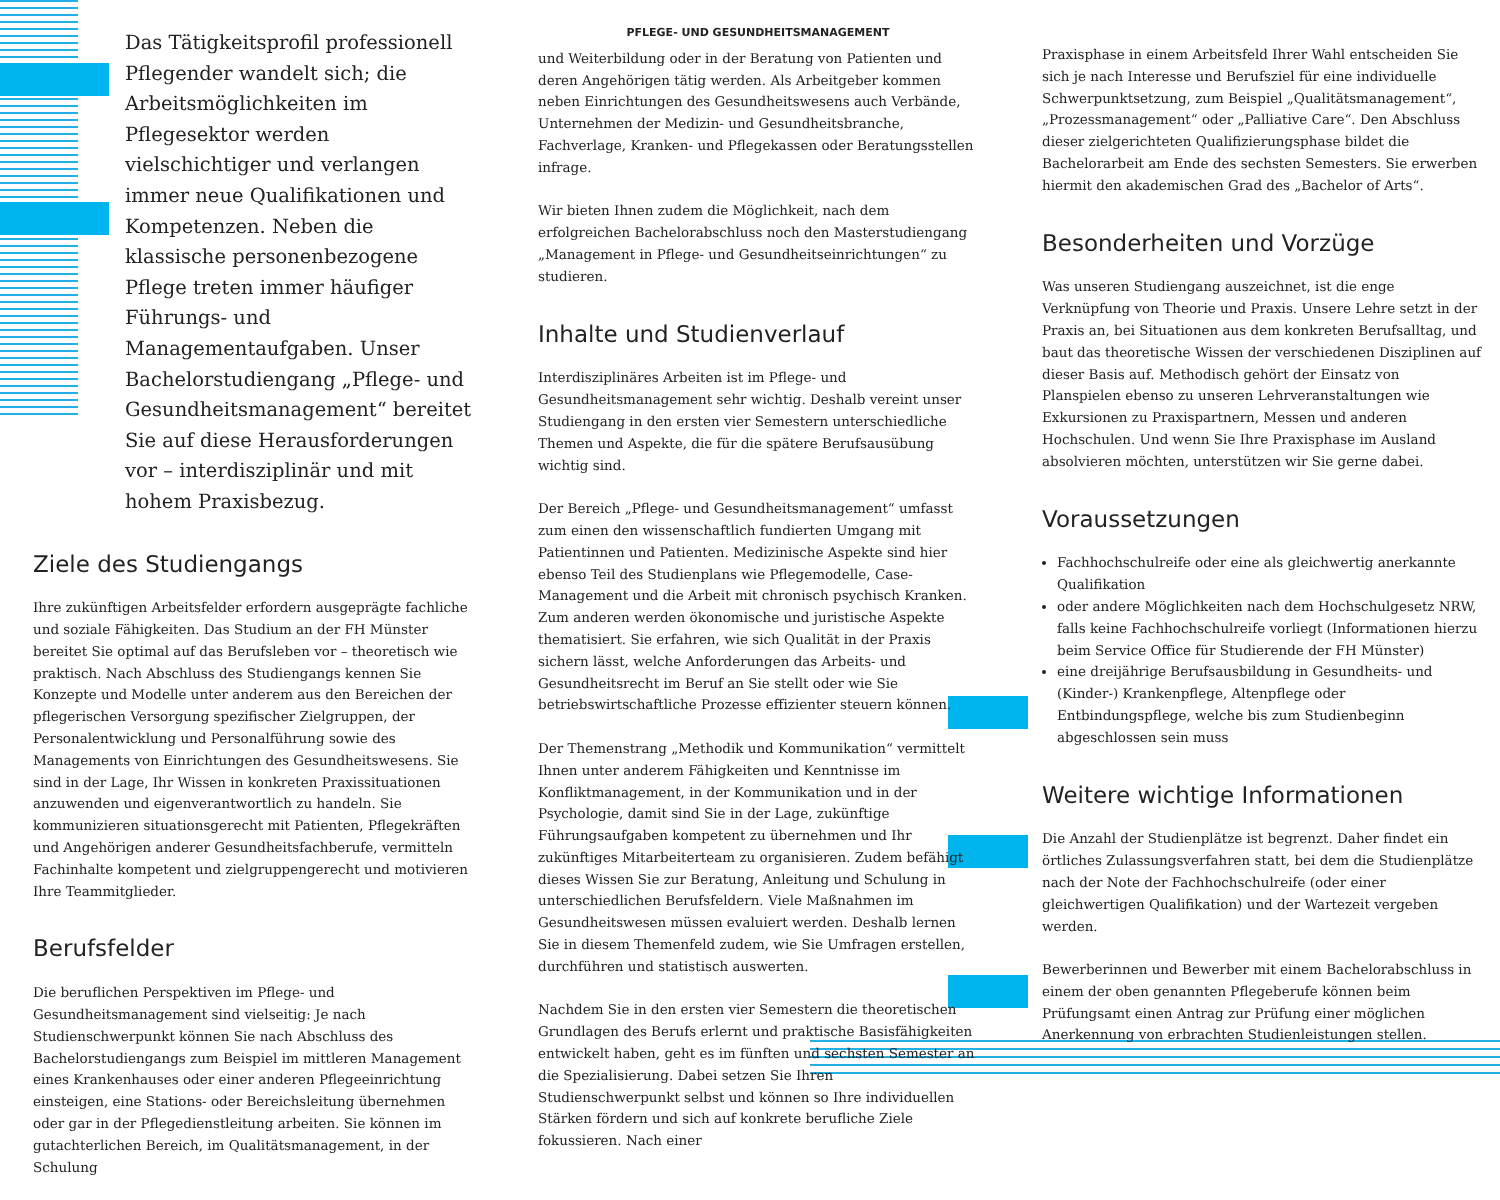Das Tätigkeitsprofil professionell Pflegender wandelt sich; die Arbeitsmöglichkeiten im Pflegesektor werden vielschichtiger und verlangen immer neue Qualifikationen und Kompetenzen. Neben die klassische personenbezogene Pflege treten immer häufiger Führungs- und Managementaufgaben. Unser Bachelorstudiengang „Pflege- und Gesundheitsmanagement“ bereitet Sie auf diese Herausforderungen vor – interdisziplinär und mit hohem Praxisbezug.
Ziele des Studiengangs
Ihre zukünftigen Arbeitsfelder erfordern ausgeprägte fachliche und soziale Fähigkeiten. Das Studium an der FH Münster bereitet Sie optimal auf das Berufsleben vor – theoretisch wie praktisch. Nach Abschluss des Studiengangs kennen Sie Konzepte und Modelle unter anderem aus den Bereichen der pflegerischen Versorgung spezifischer Zielgruppen, der Personalentwicklung und Personalführung sowie des Managements von Einrichtungen des Gesundheitswesens. Sie sind in der Lage, Ihr Wissen in konkreten Praxissituationen anzuwenden und eigenverantwortlich zu handeln. Sie kommunizieren situationsgerecht mit Patienten, Pflegekräften und Angehörigen anderer Gesundheitsfachberufe, vermitteln Fachinhalte kompetent und zielgruppengerecht und motivieren Ihre Teammitglieder.
Berufsfelder
Die beruflichen Perspektiven im Pflege- und Gesundheitsmanagement sind vielseitig: Je nach Studienschwerpunkt können Sie nach Abschluss des Bachelorstudiengangs zum Beispiel im mittleren Management eines Krankenhauses oder einer anderen Pflegeeinrichtung einsteigen, eine Stations- oder Bereichsleitung übernehmen oder gar in der Pflegedienstleitung arbeiten. Sie können im gutachterlichen Bereich, im Qualitätsmanagement, in der Schulung
PFLEGE- UND GESUNDHEITSMANAGEMENT
und Weiterbildung oder in der Beratung von Patienten und deren Angehörigen tätig werden. Als Arbeitgeber kommen neben Einrichtungen des Gesundheitswesens auch Verbände, Unternehmen der Medizin- und Gesundheitsbranche, Fachverlage, Kranken- und Pflegekassen oder Beratungsstellen infrage.
Wir bieten Ihnen zudem die Möglichkeit, nach dem erfolgreichen Bachelorabschluss noch den Masterstudiengang „Management in Pflege- und Gesundheitseinrichtungen“ zu studieren.
Inhalte und Studienverlauf
Interdisziplinäres Arbeiten ist im Pflege- und Gesundheitsmanagement sehr wichtig. Deshalb vereint unser Studiengang in den ersten vier Semestern unterschiedliche Themen und Aspekte, die für die spätere Berufsausübung wichtig sind.
Der Bereich „Pflege- und Gesundheitsmanagement“ umfasst zum einen den wissenschaftlich fundierten Umgang mit Patientinnen und Patienten. Medizinische Aspekte sind hier ebenso Teil des Studienplans wie Pflegemodelle, Case-Management und die Arbeit mit chronisch psychisch Kranken. Zum anderen werden ökonomische und juristische Aspekte thematisiert. Sie erfahren, wie sich Qualität in der Praxis sichern lässt, welche Anforderungen das Arbeits- und Gesundheitsrecht im Beruf an Sie stellt oder wie Sie betriebswirtschaftliche Prozesse effizienter steuern können.
Der Themenstrang „Methodik und Kommunikation“ vermittelt Ihnen unter anderem Fähigkeiten und Kenntnisse im Konfliktmanagement, in der Kommunikation und in der Psychologie, damit sind Sie in der Lage, zukünftige Führungsaufgaben kompetent zu übernehmen und Ihr zukünftiges Mitarbeiterteam zu organisieren. Zudem befähigt dieses Wissen Sie zur Beratung, Anleitung und Schulung in unterschiedlichen Berufsfeldern. Viele Maßnahmen im Gesundheitswesen müssen evaluiert werden. Deshalb lernen Sie in diesem Themenfeld zudem, wie Sie Umfragen erstellen, durchführen und statistisch auswerten.
Nachdem Sie in den ersten vier Semestern die theoretischen Grundlagen des Berufs erlernt und praktische Basisfähigkeiten entwickelt haben, geht es im fünften und sechsten Semester an die Spezialisierung. Dabei setzen Sie Ihren Studienschwerpunkt selbst und können so Ihre individuellen Stärken fördern und sich auf konkrete berufliche Ziele fokussieren. Nach einer
Praxisphase in einem Arbeitsfeld Ihrer Wahl entscheiden Sie sich je nach Interesse und Berufsziel für eine individuelle Schwerpunktsetzung, zum Beispiel „Qualitätsmanagement“, „Prozessmanagement“ oder „Palliative Care“. Den Abschluss dieser zielgerichteten Qualifizierungsphase bildet die Bachelorarbeit am Ende des sechsten Semesters. Sie erwerben hiermit den akademischen Grad des „Bachelor of Arts“.
Besonderheiten und Vorzüge
Was unseren Studiengang auszeichnet, ist die enge Verknüpfung von Theorie und Praxis. Unsere Lehre setzt in der Praxis an, bei Situationen aus dem konkreten Berufsalltag, und baut das theoretische Wissen der verschiedenen Disziplinen auf dieser Basis auf. Methodisch gehört der Einsatz von Planspielen ebenso zu unseren Lehrveranstaltungen wie Exkursionen zu Praxispartnern, Messen und anderen Hochschulen. Und wenn Sie Ihre Praxisphase im Ausland absolvieren möchten, unterstützen wir Sie gerne dabei.
Voraussetzungen
Fachhochschulreife oder eine als gleichwertig anerkannte Qualifikation
oder andere Möglichkeiten nach dem Hochschulgesetz NRW, falls keine Fachhochschulreife vorliegt (Informationen hierzu beim Service Office für Studierende der FH Münster)
eine dreijährige Berufsausbildung in Gesundheits- und (Kinder-) Krankenpflege, Altenpflege oder Entbindungspflege, welche bis zum Studienbeginn abgeschlossen sein muss
Weitere wichtige Informationen
Die Anzahl der Studienplätze ist begrenzt. Daher findet ein örtliches Zulassungsverfahren statt, bei dem die Studienplätze nach der Note der Fachhochschulreife (oder einer gleichwertigen Qualifikation) und der Wartezeit vergeben werden.
Bewerberinnen und Bewerber mit einem Bachelorabschluss in einem der oben genannten Pflegeberufe können beim Prüfungsamt einen Antrag zur Prüfung einer möglichen Anerkennung von erbrachten Studienleistungen stellen.